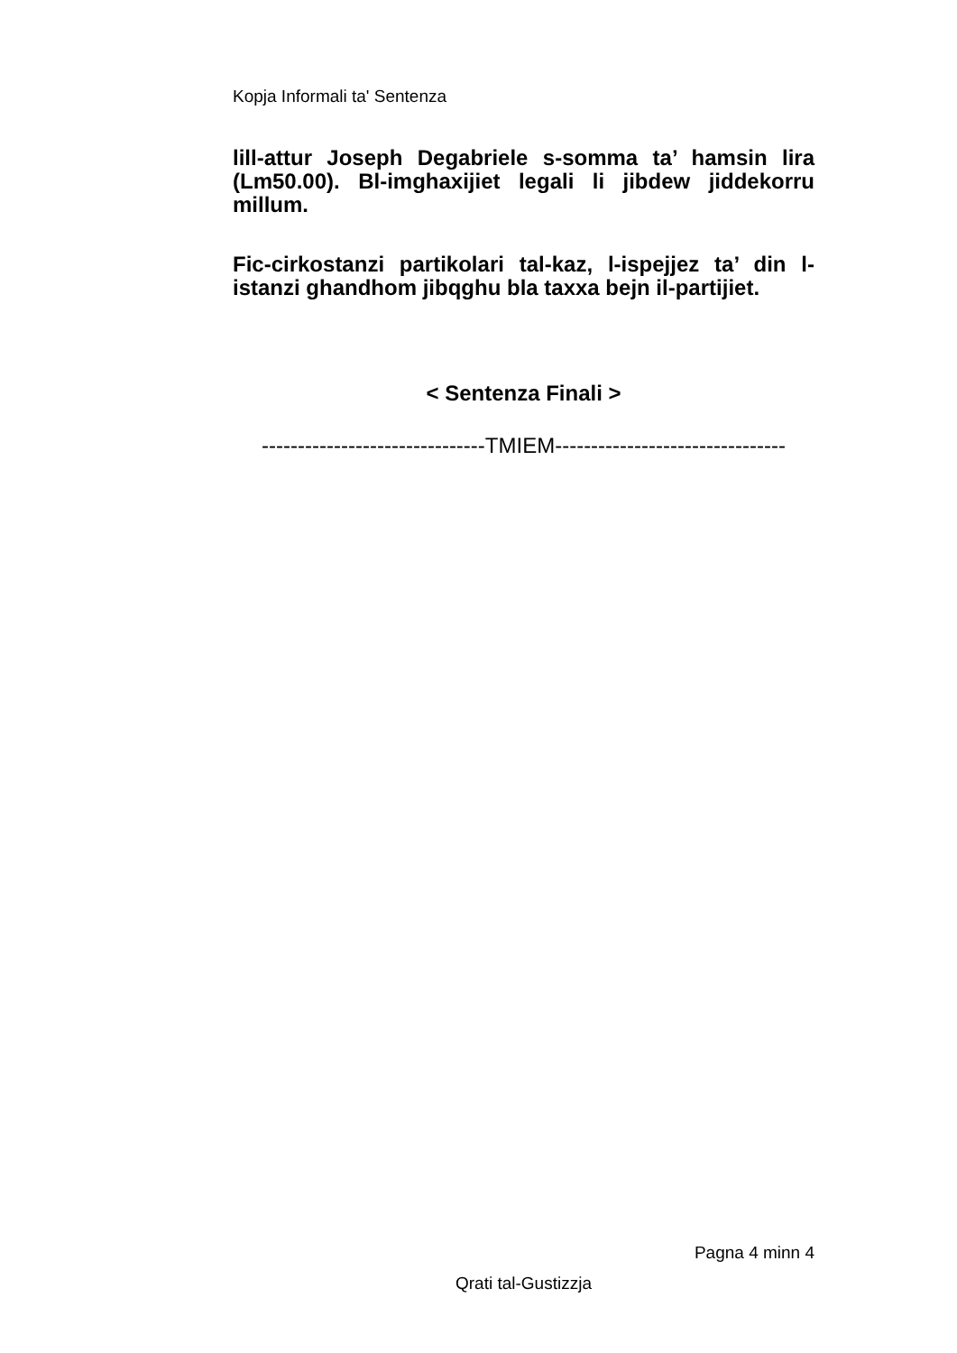Kopja Informali ta' Sentenza
lill-attur Joseph Degabriele s-somma ta’ hamsin lira (Lm50.00). Bl-imghaxijiet legali li jibdew jiddekorru millum.
Fic-cirkostanzi partikolari tal-kaz, l-ispejjez ta’ din l-istanzi ghandhom jibqghu bla taxxa bejn il-partijiet.
< Sentenza Finali >
-------------------------------TMIEM--------------------------------
Pagna 4 minn 4
Qrati tal-Gustizzja